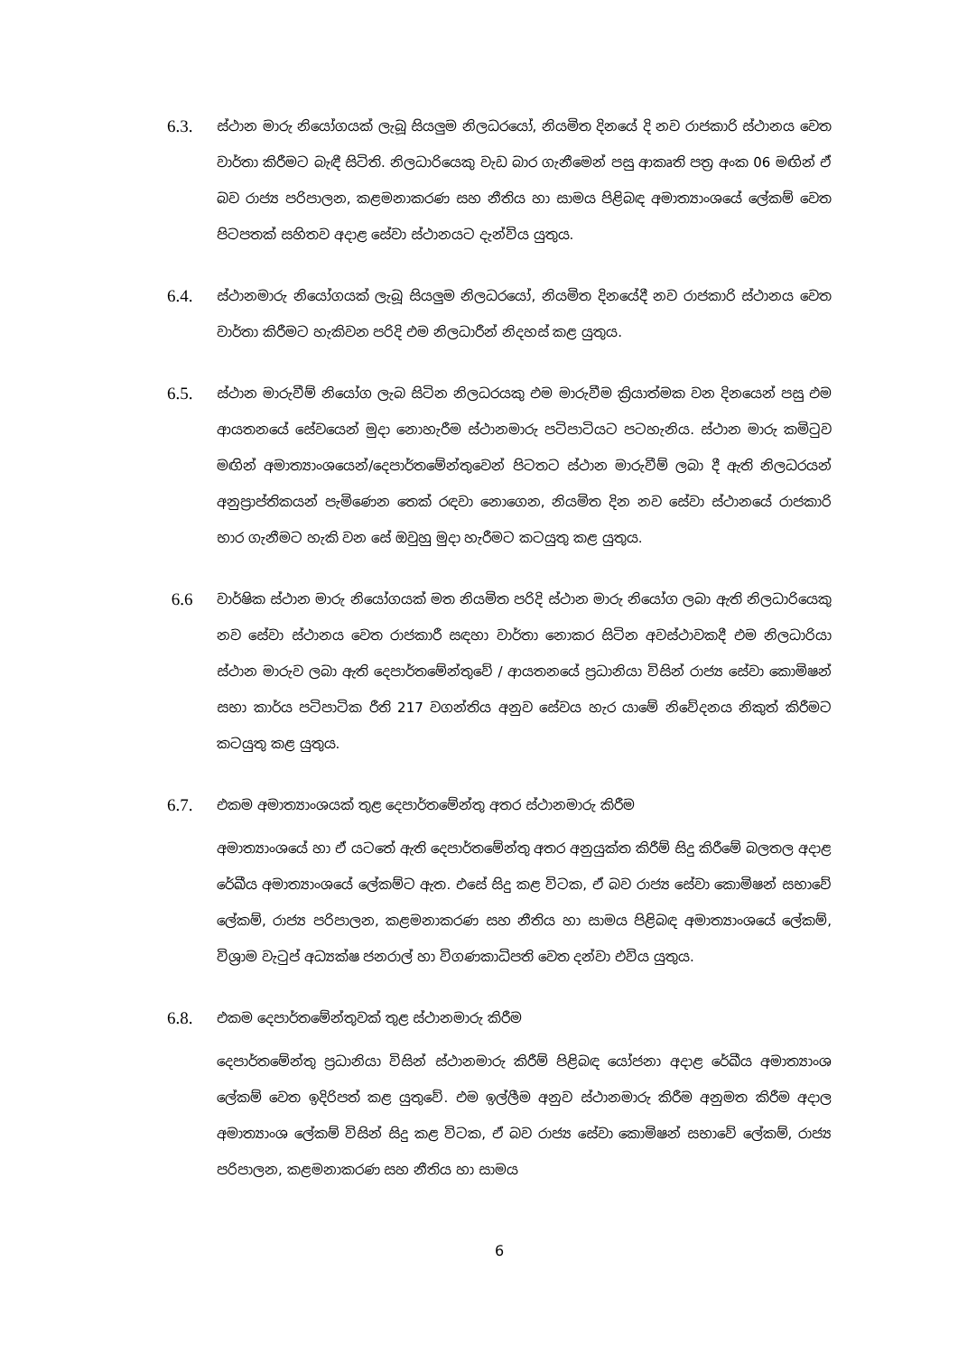6.3.
ස්ථාන මාරු නියෝගයක් ලැබූ සියලුම නිලධරයෝ, නියමිත දිනයේ දි නව රාජකාරි ස්ථානය වෙත වාර්තා කිරීමට බැඳී සිටිති. නිලධාරියෙකු වැඩ බාර ගැනීමෙන් පසු ආකෘති පත්‍ර අංක 06 මඟින් ඒ බව රාජ්‍ය පරිපාලන, කළමනාකරණ සහ නීතිය හා සාමය පිළිබඳ අමාත්‍යාංශයේ ලේකම් වෙත පිටපතක් සහිතව අදාළ සේවා ස්ථානයට දැන්විය යුතුය.
6.4.
ස්ථානමාරු නියෝගයක් ලැබූ සියලුම නිලධරයෝ, නියමිත දිනයේදී නව රාජකාරි ස්ථානය වෙත වාර්තා කිරීමට හැකිවන පරිදි එම නිලධාරීන් නිදහස් කළ යුතුය.
6.5.
ස්ථාන මාරුවීම් නියෝග ලැබ සිටින නිලධරයකු එම මාරුවීම ක්‍රියාත්මක වන දිනයෙන් පසු එම ආයතනයේ සේවයෙන් මුදා නොහැරීම ස්ථානමාරු පටිපාටියට පටහැනිය. ස්ථාන මාරු කමිටුව මඟින් අමාත්‍යාංශයෙන්/දෙපාර්තමේන්තුවෙන් පිටතට ස්ථාන මාරුවීම් ලබා දී ඇති නිලධරයන් අනුප්‍රාප්තිකයන් පැමිණෙන තෙක් රඳවා නොගෙන, නියමිත දින නව සේවා ස්ථානයේ රාජකාරි භාර ගැනීමට හැකි වන සේ ඔවුහු මුදා හැරීමට කටයුතු කළ යුතුය.
6.6
වාර්ෂික ස්ථාන මාරු නියෝගයක් මත නියමිත පරිදි ස්ථාන මාරු නියෝග ලබා ඇති නිලධාරියෙකු නව සේවා ස්ථානය වෙත රාජකාරී සඳහා වාර්තා නොකර සිටින අවස්ථාවකදී එම නිලධාරියා ස්ථාන මාරුව ලබා ඇති දෙපාර්තමේන්තුවේ / ආයතනයේ ප්‍රධානියා විසින් රාජ්‍ය සේවා කොමිෂන් සභා කාර්ය පටිපාටික රීති 217 වගන්තිය අනුව සේවය හැර යාමේ නිවේදනය නිකුත් කිරීමට කටයුතු කළ යුතුය.
6.7.
එකම අමාත්‍යාංශයක් තුළ දෙපාර්තමේන්තු අතර ස්ථානමාරු කිරීම
අමාත්‍යාංශයේ හා ඒ යටතේ ඇති දෙපාර්තමේන්තු අතර අනුයුක්ත කිරීම් සිදු කිරීමේ බලතල අදාළ රේඛීය අමාත්‍යාංශයේ ලේකම්ට ඇත. එසේ සිදු කළ විටක, ඒ බව රාජ්‍ය සේවා කොමිෂන් සභාවේ ලේකම්, රාජ්‍ය පරිපාලන, කළමනාකරණ සහ නීතිය හා සාමය පිළිබඳ අමාත්‍යාංශයේ ලේකම්, විශ්‍රාම වැටුප් අධ්‍යක්ෂ ජනරාල් හා විගණකාධිපති වෙත දන්වා එවිය යුතුය.
6.8.
එකම දෙපාර්තමේන්තුවක් තුළ ස්ථානමාරු කිරීම
දෙපාර්තමේන්තු ප්‍රධානියා විසින් ස්ථානමාරු කිරීම් පිළිබඳ යෝජනා අදාළ රේඛීය අමාත්‍යාංශ ලේකම් වෙත ඉදිරිපත් කළ යුතුවේ. එම ඉල්ලීම අනුව ස්ථානමාරු කිරීම අනුමත කිරීම අදාල අමාත්‍යාංශ ලේකම් විසින් සිදු කළ විටක, ඒ බව රාජ්‍ය සේවා කොමිෂන් සභාවේ ලේකම්, රාජ්‍ය පරිපාලන, කළමනාකරණ සහ නීතිය හා සාමය
6